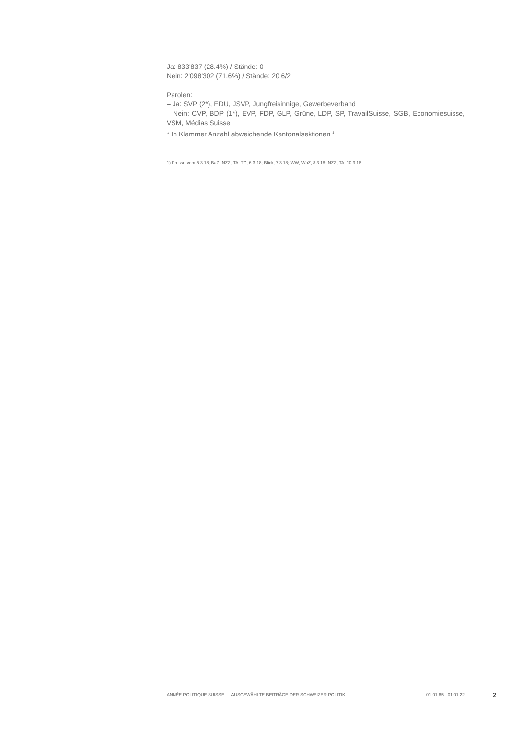Ja: 833'837 (28.4%) / Stände: 0
Nein: 2'098'302 (71.6%) / Stände: 20 6/2
Parolen:
– Ja: SVP (2*), EDU, JSVP, Jungfreisinnige, Gewerbeverband
– Nein: CVP, BDP (1*), EVP, FDP, GLP, Grüne, LDP, SP, TravailSuisse, SGB, Economiesuisse, VSM, Médias Suisse
* In Klammer Anzahl abweichende Kantonalsektionen <sup>1</sup>
1) Presse vom 5.3.18; BaZ, NZZ, TA, TG, 6.3.18; Blick, 7.3.18; WW, WoZ, 8.3.18; NZZ, TA, 10.3.18
ANNÉE POLITIQUE SUISSE — AUSGEWÄHLTE BEITRÄGE DER SCHWEIZER POLITIK 01.01.65 - 01.01.22
2